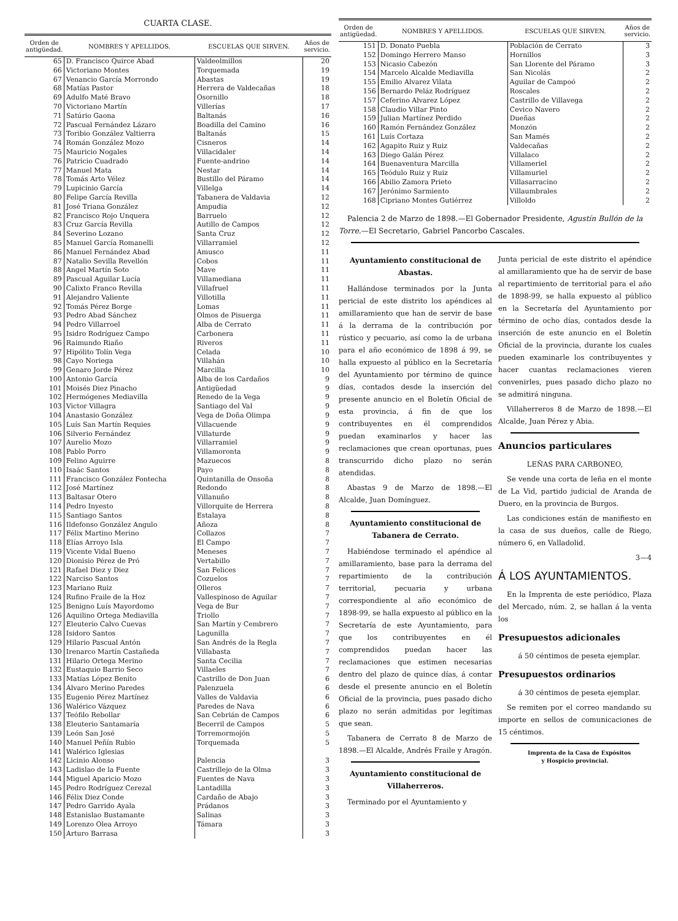CUARTA CLASE.
| Orden de antigüedad. | NOMBRES Y APELLIDOS. | ESCUELAS QUE SIRVEN. | Años de servicio. |
| --- | --- | --- | --- |
| 65 | D. Francisco Quirce Abad | Valdeolmillos | 20 |
| 66 | Victoriano Montes | Torquemada | 19 |
| 67 | Venancio García Morrondo | Abastas | 19 |
| 68 | Matías Pastor | Herrera de Valdecañas | 18 |
| 69 | Adulfo Maté Bravo | Osornillo | 18 |
| 70 | Victoriano Martín | Villerías | 17 |
| 71 | Satúrio Gaona | Baltanás | 16 |
| 72 | Pascual Fernández Lázaro | Boadilla del Camino | 16 |
| 73 | Toribio González Valtierra | Baltanás | 15 |
| 74 | Román González Mozo | Cisneros | 14 |
| 75 | Mauricio Nogales | Villacidaler | 14 |
| 76 | Patricio Cuadrado | Fuente-andrino | 14 |
| 77 | Manuel Mata | Nestar | 14 |
| 78 | Tomás Arto Vélez | Bustillo del Páramo | 14 |
| 79 | Lupicinio García | Villelga | 14 |
| 80 | Felipe García Revilla | Tabanera de Valdavia | 12 |
| 81 | José Triana González | Ampudia | 12 |
| 82 | Francisco Rojo Unquera | Barruelo | 12 |
| 83 | Cruz García Revilla | Autillo de Campos | 12 |
| 84 | Severino Lozano | Santa Cruz | 12 |
| 85 | Manuel García Romanelli | Villarramiel | 12 |
| 86 | Manuel Fernández Abad | Amusco | 11 |
| 87 | Natalio Sevilla Revellón | Cobos | 11 |
| 88 | Angel Martín Soto | Mave | 11 |
| 89 | Pascual Aguilar Lucía | Villamediana | 11 |
| 90 | Calixto Franco Revilla | Villafruel | 11 |
| 91 | Alejandro Valiente | Villotilla | 11 |
| 92 | Tomás Pérez Borge | Lomas | 11 |
| 93 | Pedro Abad Sánchez | Olmos de Pisuerga | 11 |
| 94 | Pedro Villarroel | Alba de Cerrato | 11 |
| 95 | Isidro Rodríguez Campo | Carbonera | 11 |
| 96 | Raimundo Riaño | Riveros | 11 |
| 97 | Hipólito Tolín Vega | Celada | 10 |
| 98 | Cayo Noriega | Villahán | 10 |
| 99 | Genaro Jorde Pérez | Marcilla | 10 |
| 100 | Antonio García | Alba de los Cardaños | 9 |
| 101 | Moisés Diez Pinacho | Antigüedad | 9 |
| 102 | Hermógenes Mediavilla | Renedo de la Vega | 9 |
| 103 | Victor Villagra | Santiago del Val | 9 |
| 104 | Anastasio González | Vega de Doña Olimpa | 9 |
| 105 | Luís San Martín Requies | Villacuende | 9 |
| 106 | Silverio Fernández | Villaturde | 9 |
| 107 | Aurelio Mozo | Villarramiel | 9 |
| 108 | Pablo Porro | Villamoronta | 9 |
| 109 | Felino Aguirre | Mazuecos | 8 |
| 110 | Isaác Santos | Payo | 8 |
| 111 | Francisco González Fontecha | Quintanilla de Onsoña | 8 |
| 112 | José Martínez | Redondo | 8 |
| 113 | Baltasar Otero | Villanuño | 8 |
| 114 | Pedro Inyesto | Villorquite de Herrera | 8 |
| 115 | Santiago Santos | Estalaya | 8 |
| 116 | Ildefonso González Angulo | Añoza | 8 |
| 117 | Félix Martino Merino | Collazos | 7 |
| 118 | Elías Arroyo Isla | El Campo | 7 |
| 119 | Vicente Vidal Bueno | Meneses | 7 |
| 120 | Dionisio Pérez de Pró | Vertabillo | 7 |
| 121 | Rafael Diez y Diez | San Felices | 7 |
| 122 | Narciso Santos | Cozuelos | 7 |
| 123 | Mariano Ruiz | Olleros | 7 |
| 124 | Rufino Fraile de la Hoz | Vallespinoso de Aguilar | 7 |
| 125 | Benigno Luís Mayordomo | Vega de Bur | 7 |
| 126 | Aquilino Ortega Mediavilla | Triollo | 7 |
| 127 | Eleuterio Calvo Cuevas | San Martín y Cembrero | 7 |
| 128 | Isidoro Santos | Lagunilla | 7 |
| 129 | Hilario Pascual Antón | San Andrés de la Regla | 7 |
| 130 | Irenarco Martín Castañeda | Villabasta | 7 |
| 131 | Hilario Ortega Merino | Santa Cecilia | 7 |
| 132 | Eustaquio Barrio Seco | Villaeles | 7 |
| 133 | Matías López Benito | Castrillo de Don Juan | 6 |
| 134 | Alvaro Merino Paredes | Palenzuela | 6 |
| 135 | Eugenio Pérez Martínez | Valles de Valdavia | 6 |
| 136 | Walérico Vázquez | Paredes de Nava | 6 |
| 137 | Teófilo Rebollar | San Cebrián de Campos | 6 |
| 138 | Eleuterio Santamaría | Becerril de Campos | 5 |
| 139 | León San José | Torremormojón | 5 |
| 140 | Manuel Peñín Rubio | Torquemada | 5 |
| 141 | Walérico Iglesias | | |
| 142 | Licinio Alonso | Palencia | 3 |
| 143 | Ladislao de la Fuente | Castrillejo de la Olma | 3 |
| 144 | Miguel Aparicio Mozo | Fuentes de Nava | 3 |
| 145 | Pedro Rodríguez Cerezal | Lantadilla | 3 |
| 146 | Félix Diez Conde | Cardaño de Abajo | 3 |
| 147 | Pedro Garrido Ayala | Prádanos | 3 |
| 148 | Estanislao Bustamante | Salinas | 3 |
| 149 | Lorenzo Olea Arroyo | Támara | 3 |
| 150 | Arturo Barrasa | | 3 |
| Orden de antigüedad. | NOMBRES Y APELLIDOS. | ESCUELAS QUE SIRVEN. | Años de servicio. |
| --- | --- | --- | --- |
| 151 | D. Donato Puebla | Población de Cerrato | 3 |
| 152 | Domingo Herrero Manso | Hornillos | 3 |
| 153 | Nicasio Cabezón | San Llorente del Páramo | 3 |
| 154 | Marcelo Alcalde Mediavilla | San Nicolás | 2 |
| 155 | Emilio Alvarez Vilata | Aguilar de Campoó | 2 |
| 156 | Bernardo Peláz Rodríguez | Roscales | 2 |
| 157 | Ceferino Alvarez López | Castrillo de Villavega | 2 |
| 158 | Claudio Villar Pinto | Cevico Navero | 2 |
| 159 | Julian Martínez Perdido | Dueñas | 2 |
| 160 | Ramón Fernández González | Monzón | 2 |
| 161 | Luís Cortaza | San Mamés | 2 |
| 162 | Agapito Ruiz y Ruiz | Valdecañas | 2 |
| 163 | Diego Galán Pérez | Villalaco | 2 |
| 164 | Buenaventura Marcilla | Villameriel | 2 |
| 165 | Teódulo Ruiz y Ruiz | Villamuriel | 2 |
| 166 | Abilio Zamora Prieto | Villasarracino | 2 |
| 167 | Jerónimo Sarmiento | Villaumbrales | 2 |
| 168 | Cipriano Montes Gutiérrez | Villoldo | 2 |
Palencia 2 de Marzo de 1898.—El Gobernador Presidente, Agustín Bullón de la Torre.—El Secretario, Gabriel Pancorbo Cascales.
Ayuntamiento constitucional de Abastas.
Hallándose terminados por la Junta pericial de este distrito los apéndices al amillaramiento que han de servir de base á la derrama de la contribución por rústico y pecuario, así como la de urbana para el año económico de 1898 á 99, se halla expuesto al público en la Secretaría del Ayuntamiento por término de quince días, contados desde la inserción del presente anuncio en el Boletín Oficial de esta provincia, á fin de que los contribuyentes en él comprendidos puedan examinarlos y hacer las reclamaciones que crean oportunas, pues transcurrido dicho plazo no serán atendidas.
Abastas 9 de Marzo de 1898.—El Alcalde, Juan Domínguez.
Ayuntamiento constitucional de Tabanera de Cerrato.
Habiéndose terminado el apéndice al amillaramiento, base para la derrama del repartimiento de la contribución territorial, pecuaria y urbana correspondiente al año económico de 1898-99, se halla expuesto al público en la Secretaría de este Ayuntamiento, para que los contribuyentes en él comprendidos puedan hacer las reclamaciones que estimen necesarias dentro del plazo de quince días, á contar desde el presente anuncio en el Boletín Oficial de la provincia, pues pasado dicho plazo no serán admitidas por legítimas que sean.
Tabanera de Cerrato 8 de Marzo de 1898.—El Alcalde, Andrés Fraile y Aragón.
Ayuntamiento constitucional de Villaherreros.
Terminado por el Ayuntamiento y
Junta pericial de este distrito el apéndice al amillaramiento que ha de servir de base al repartimiento de territorial para el año de 1898-99, se halla expuesto al público en la Secretaría del Ayuntamiento por término de ocho días, contados desde la inserción de este anuncio en el Boletín Oficial de la provincia, durante los cuales pueden examinarle los contribuyentes y hacer cuantas reclamaciones vieren convenirles, pues pasado dicho plazo no se admitirá ninguna.
Villaherreros 8 de Marzo de 1898.—El Alcalde, Juan Pérez y Abia.
Anuncios particulares
LEÑAS PARA CARBONEO,
Se vende una corta de leña en el monte de La Vid, partido judicial de Aranda de Duero, en la provincia de Burgos.
Las condiciones están de manifiesto en la casa de sus dueños, calle de Riego, número 6, en Valladolid.
3—4
Á LOS AYUNTAMIENTOS.
En la Imprenta de este periódico, Plaza del Mercado, núm. 2, se hallan á la venta los
Presupuestos adicionales
á 50 céntimos de peseta ejemplar.
Presupuestos ordinarios
á 30 céntimos de peseta ejemplar.
Se remiten por el correo mandando su importe en sellos de comunicaciones de 15 céntimos.
Imprenta de la Casa de Expósitos
y Hospicio provincial.